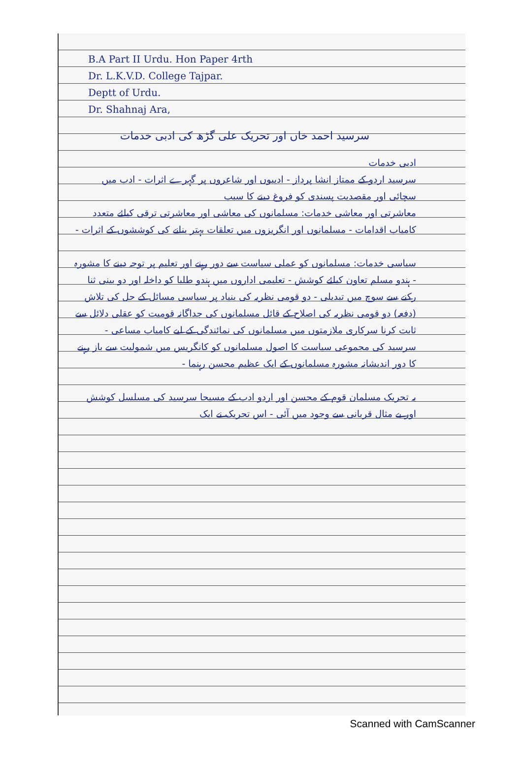B.A Part II Urdu. Hon Paper 4rth
Dr. L.K.V.D. College Tajpar.
Deptt of Urdu.
Dr. Shahnaj Ara,
سرسید احمد خاں اور تحریک علی گڑھ کی ادبی خدمات
ادبی خدمات
سرسید اردو کے ممتاز انشا پرداز - ادیبوں اور شاعروں پر گہرے اثرات - ادب میں سچائی اور مقصدیت پسندی کو فروغ دینے کا سبب
معاشرتی اور معاشی خدمات: مسلمانوں کی معاشی اور معاشرتی ترقی کیلئے متعدد کامیاب اقدامات - مسلمانوں اور انگریزوں میں تعلقات بہتر بنانے کی کوششوں کے اثرات -
سیاسی خدمات: مسلمانوں کو عملی سیاست سے دور رہنے اور تعلیم پر توجہ دینے کا مشورہ - ہندو مسلم تعاون کیلئے کوشش - تعلیمی اداروں میں ہندو طلبا کو داخلہ اور دو بینی ثنا رکنے سے سوچ میں تبدیلی - دو قومی نظریہ کی بنیاد پر سیاسی مسائل کے حل کی تلاش (دفعہ) دو قومی نظریہ کی اصلاح کے قائل مسلمانوں کی جداگانہ قومیت کو عقلی دلائل سے ثابت کرنا سرکاری ملازمتوں میں مسلمانوں کی نمائندگی کے لیے کامیاب مساعی - سرسید کی مجموعی سیاست کا اصول مسلمانوں کو کانگریس میں شمولیت سے باز رہنے کا دور اندیشانہ مشورہ مسلمانوں کے ایک عظیم محسن رہنما -
یہ تحریک مسلمان قوم کے محسن اور اردو ادب کے مسیحا سرسید کی مسلسل کوشش اور بے مثال قربانی سے وجود میں آئی - اس تحریک نے ایک
Scanned with CamScanner